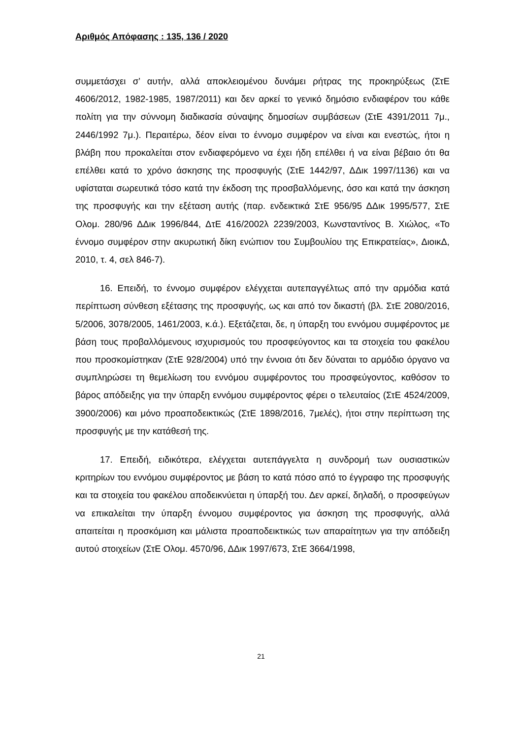Αριθμός Απόφασης : 135, 136 / 2020
συμμετάσχει σ’ αυτήν, αλλά αποκλειομένου δυνάμει ρήτρας της προκηρύξεως (ΣτΕ 4606/2012, 1982-1985, 1987/2011) και δεν αρκεί το γενικό δημόσιο ενδιαφέρον του κάθε πολίτη για την σύννομη διαδικασία σύναψης δημοσίων συμβάσεων (ΣτΕ 4391/2011 7μ., 2446/1992 7μ.). Περαιτέρω, δέον είναι το έννομο συμφέρον να είναι και ενεστώς, ήτοι η βλάβη που προκαλείται στον ενδιαφερόμενο να έχει ήδη επέλθει ή να είναι βέβαιο ότι θα επέλθει κατά το χρόνο άσκησης της προσφυγής (ΣτΕ 1442/97, ΔΔικ 1997/1136) και να υφίσταται σωρευτικά τόσο κατά την έκδοση της προσβαλλόμενης, όσο και κατά την άσκηση της προσφυγής και την εξέταση αυτής (παρ. ενδεικτικά ΣτΕ 956/95 ΔΔικ 1995/577, ΣτΕ Ολομ. 280/96 ΔΔικ 1996/844, ΔτΕ 416/2002λ 2239/2003, Κωνσταντίνος Β. Χιώλος, «Το έννομο συμφέρον στην ακυρωτική δίκη ενώπιον του Συμβουλίου της Επικρατείας», ΔιοικΔ, 2010, τ. 4, σελ 846-7).
16. Επειδή, το έννομο συμφέρον ελέγχεται αυτεπαγγέλτως από την αρμόδια κατά περίπτωση σύνθεση εξέτασης της προσφυγής, ως και από τον δικαστή (βλ. ΣτΕ 2080/2016, 5/2006, 3078/2005, 1461/2003, κ.ά.). Εξετάζεται, δε, η ύπαρξη του εννόμου συμφέροντος με βάση τους προβαλλόμενους ισχυρισμούς του προσφεύγοντος και τα στοιχεία του φακέλου που προσκομίστηκαν (ΣτΕ 928/2004) υπό την έννοια ότι δεν δύναται το αρμόδιο όργανο να συμπληρώσει τη θεμελίωση του εννόμου συμφέροντος του προσφεύγοντος, καθόσον το βάρος απόδειξης για την ύπαρξη εννόμου συμφέροντος φέρει ο τελευταίος (ΣτΕ 4524/2009, 3900/2006) και μόνο προαποδεικτικώς (ΣτΕ 1898/2016, 7μελές), ήτοι στην περίπτωση της προσφυγής με την κατάθεσή της.
17. Επειδή, ειδικότερα, ελέγχεται αυτεπάγγελτα η συνδρομή των ουσιαστικών κριτηρίων του εννόμου συμφέροντος με βάση το κατά πόσο από το έγγραφο της προσφυγής και τα στοιχεία του φακέλου αποδεικνύεται η ύπαρξή του. Δεν αρκεί, δηλαδή, ο προσφεύγων να επικαλείται την ύπαρξη έννομου συμφέροντος για άσκηση της προσφυγής, αλλά απαιτείται η προσκόμιση και μάλιστα προαποδεικτικώς των απαραίτητων για την απόδειξη αυτού στοιχείων (ΣτΕ Ολομ. 4570/96, ΔΔικ 1997/673, ΣτΕ 3664/1998,
21